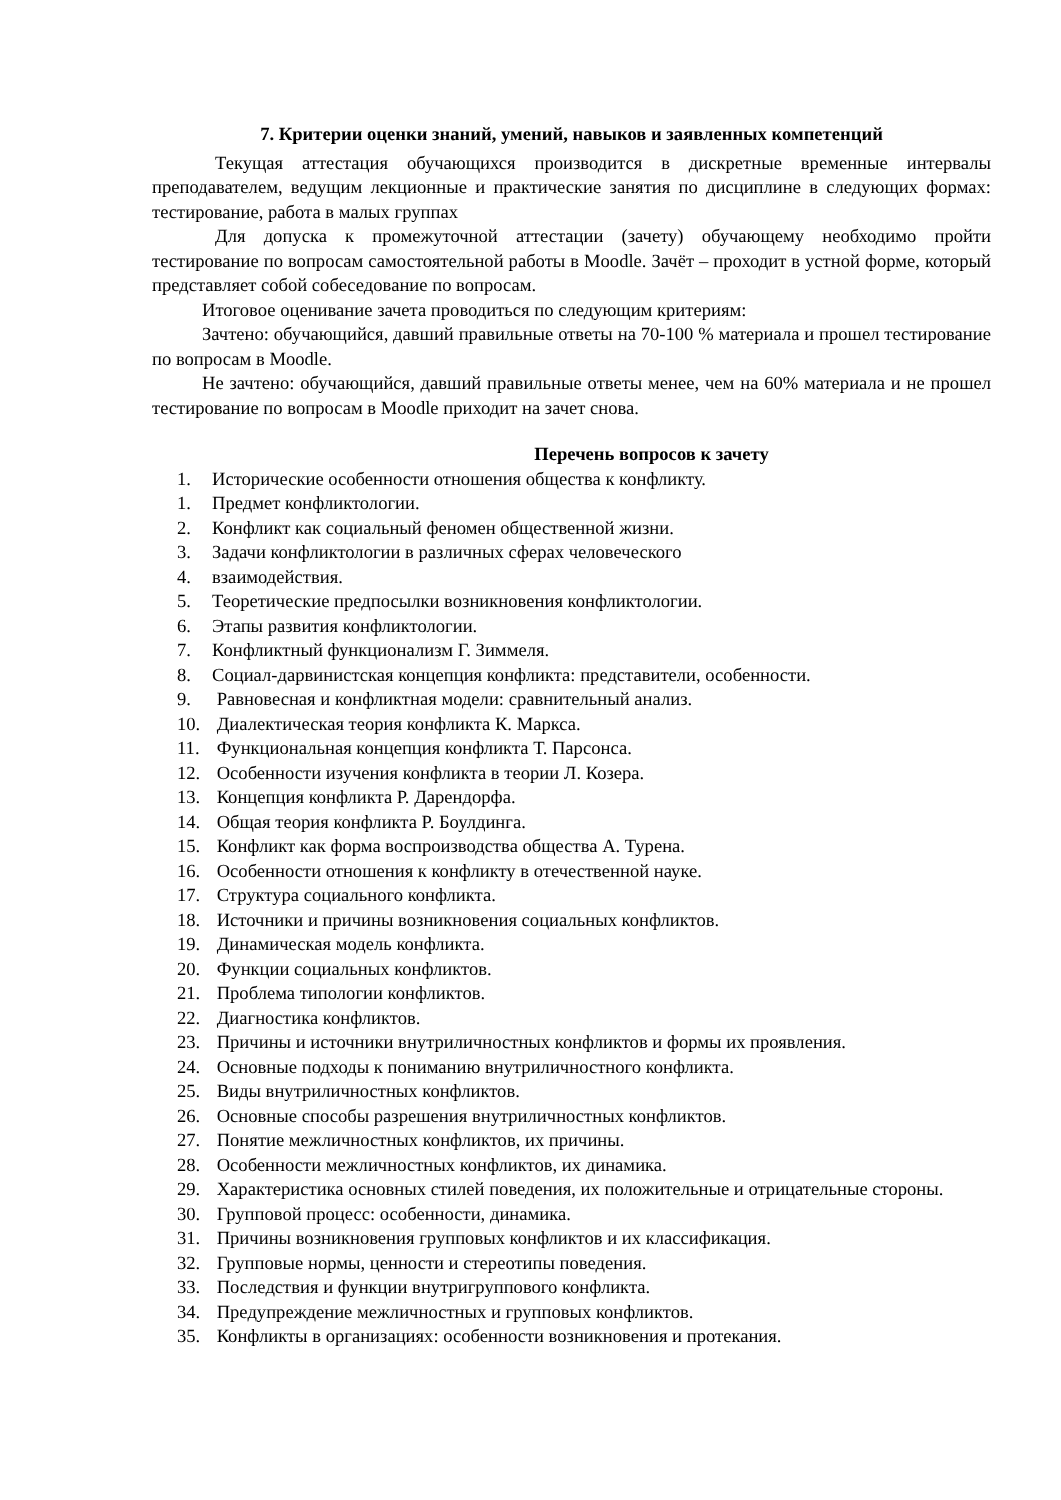7. Критерии оценки знаний, умений, навыков и заявленных компетенций
Текущая аттестация обучающихся производится в дискретные временные интервалы преподавателем, ведущим лекционные и практические занятия по дисциплине в следующих формах: тестирование, работа в малых группах
Для допуска к промежуточной аттестации (зачету) обучающему необходимо пройти тестирование по вопросам самостоятельной работы в Moodle. Зачёт – проходит в устной форме, который представляет собой собеседование по вопросам.
Итоговое оценивание зачета проводиться по следующим критериям:
Зачтено: обучающийся, давший правильные ответы на 70-100 % материала и прошел тестирование по вопросам в Moodle.
Не зачтено: обучающийся, давший правильные ответы менее, чем на 60% материала и не прошел тестирование по вопросам в Moodle приходит на зачет снова.
Перечень вопросов к зачету
1. Исторические особенности отношения общества к конфликту.
1. Предмет конфликтологии.
2. Конфликт как социальный феномен общественной жизни.
3. Задачи конфликтологии в различных сферах человеческого
4. взаимодействия.
5. Теоретические предпосылки возникновения конфликтологии.
6. Этапы развития конфликтологии.
7. Конфликтный функционализм Г. Зиммеля.
8. Социал-дарвинистская концепция конфликта: представители, особенности.
9. Равновесная и конфликтная модели: сравнительный анализ.
10. Диалектическая теория конфликта К. Маркса.
11. Функциональная концепция конфликта Т. Парсонса.
12. Особенности изучения конфликта в теории Л. Козера.
13. Концепция конфликта Р. Дарендорфа.
14. Общая теория конфликта Р. Боулдинга.
15. Конфликт как форма воспроизводства общества А. Турена.
16. Особенности отношения к конфликту в отечественной науке.
17. Структура социального конфликта.
18. Источники и причины возникновения социальных конфликтов.
19. Динамическая модель конфликта.
20. Функции социальных конфликтов.
21. Проблема типологии конфликтов.
22. Диагностика конфликтов.
23. Причины и источники внутриличностных конфликтов и формы их проявления.
24. Основные подходы к пониманию внутриличностного конфликта.
25. Виды внутриличностных конфликтов.
26. Основные способы разрешения внутриличностных конфликтов.
27. Понятие межличностных конфликтов, их причины.
28. Особенности межличностных конфликтов, их динамика.
29. Характеристика основных стилей поведения, их положительные и отрицательные стороны.
30. Групповой процесс: особенности, динамика.
31. Причины возникновения групповых конфликтов и их классификация.
32. Групповые нормы, ценности и стереотипы поведения.
33. Последствия и функции внутригруппового конфликта.
34. Предупреждение межличностных и групповых конфликтов.
35. Конфликты в организациях: особенности возникновения и протекания.